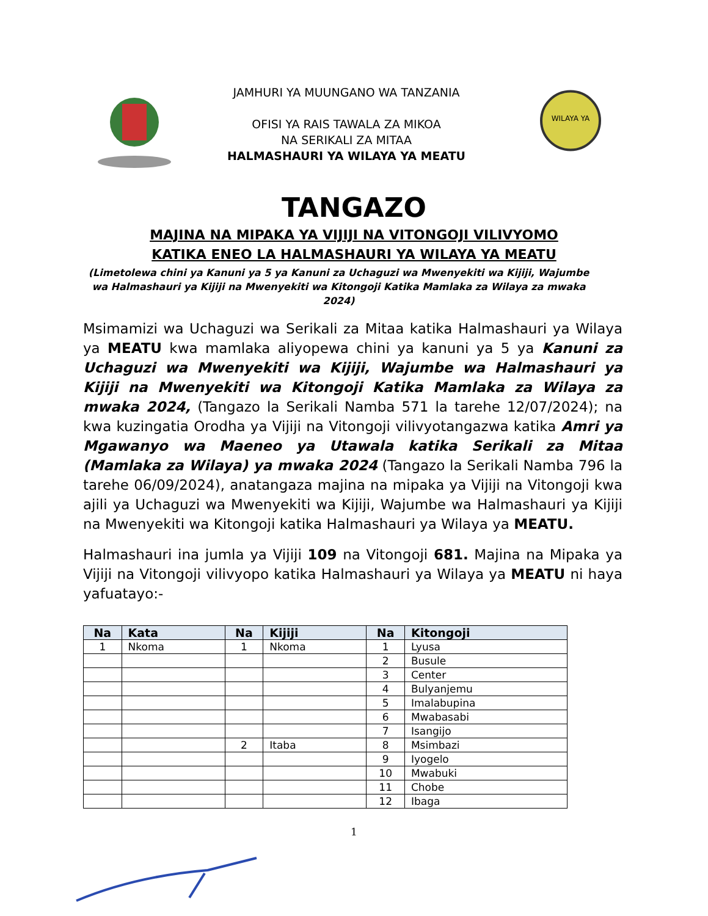JAMHURI YA MUUNGANO WA TANZANIA
OFISI YA RAIS TAWALA ZA MIKOA
NA SERIKALI ZA MITAA
HALMASHAURI YA WILAYA YA MEATU
WILAYA YA
TANGAZO
MAJINA NA MIPAKA YA VIJIJI NA VITONGOJI VILIVYOMO
KATIKA ENEO LA HALMASHAURI YA WILAYA YA MEATU
(Limetolewa chini ya Kanuni ya 5 ya Kanuni za Uchaguzi wa Mwenyekiti wa Kijiji, Wajumbe wa Halmashauri ya Kijiji na Mwenyekiti wa Kitongoji Katika Mamlaka za Wilaya za mwaka 2024)
Msimamizi wa Uchaguzi wa Serikali za Mitaa katika Halmashauri ya Wilaya ya MEATU kwa mamlaka aliyopewa chini ya kanuni ya 5 ya Kanuni za Uchaguzi wa Mwenyekiti wa Kijiji, Wajumbe wa Halmashauri ya Kijiji na Mwenyekiti wa Kitongoji Katika Mamlaka za Wilaya za mwaka 2024, (Tangazo la Serikali Namba 571 la tarehe 12/07/2024); na kwa kuzingatia Orodha ya Vijiji na Vitongoji vilivyotangazwa katika Amri ya Mgawanyo wa Maeneo ya Utawala katika Serikali za Mitaa (Mamlaka za Wilaya) ya mwaka 2024 (Tangazo la Serikali Namba 796 la tarehe 06/09/2024), anatangaza majina na mipaka ya Vijiji na Vitongoji kwa ajili ya Uchaguzi wa Mwenyekiti wa Kijiji, Wajumbe wa Halmashauri ya Kijiji na Mwenyekiti wa Kitongoji katika Halmashauri ya Wilaya ya MEATU.
Halmashauri ina jumla ya Vijiji 109 na Vitongoji 681. Majina na Mipaka ya Vijiji na Vitongoji vilivyopo katika Halmashauri ya Wilaya ya MEATU ni haya yafuatayo:-
| Na | Kata | Na | Kijiji | Na | Kitongoji |
| --- | --- | --- | --- | --- | --- |
| 1 | Nkoma | 1 | Nkoma | 1 | Lyusa |
| | | | | 2 | Busule |
| | | | | 3 | Center |
| | | | | 4 | Bulyanjemu |
| | | | | 5 | Imalabupina |
| | | | | 6 | Mwabasabi |
| | | | | 7 | Isangijo |
| | | 2 | Itaba | 8 | Msimbazi |
| | | | | 9 | Iyogelo |
| | | | | 10 | Mwabuki |
| | | | | 11 | Chobe |
| | | | | 12 | Ibaga |
1